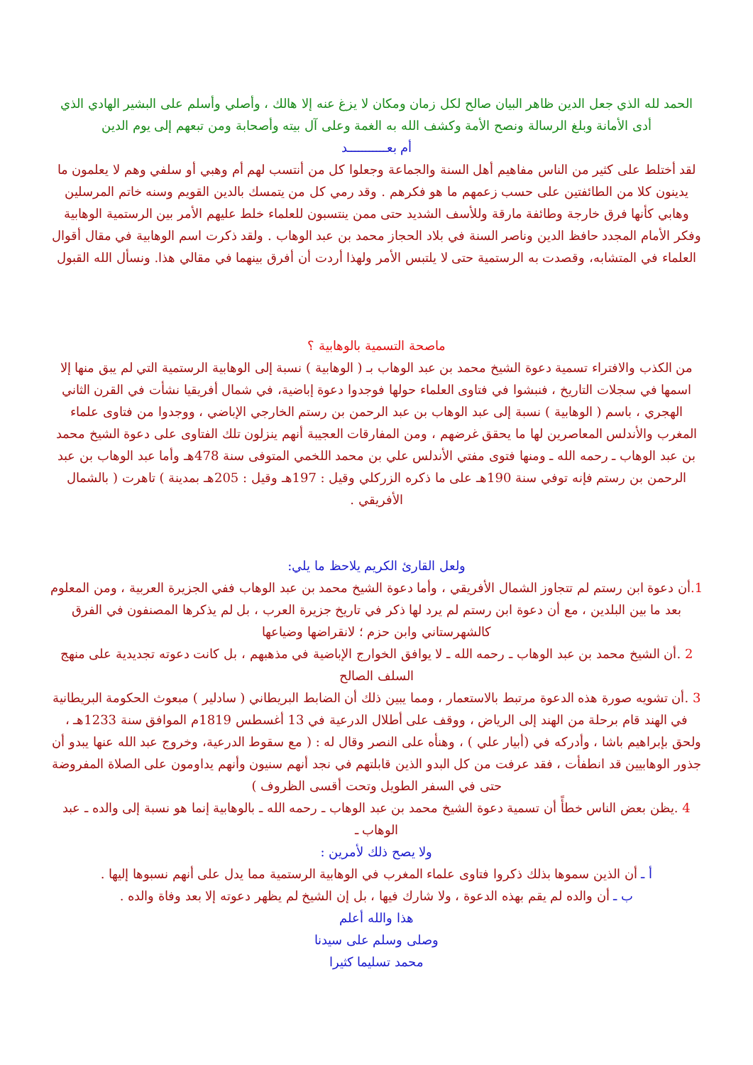الحمد لله الذي جعل الدين ظاهر البيان صالح لكل زمان ومكان لا يزغ عنه إلا هالك ، وأصلي وأسلم على البشير الهادي الذي أدى الأمانة وبلغ الرسالة ونصح الأمة وكشف الله به الغمة وعلى آل بيته وأصحابة ومن تبعهم إلى يوم الدين
أم بعـــــــــــد
لقد أختلط على كثير من الناس مفاهيم أهل السنة والجماعة وجعلوا كل من أنتسب لهم أم وهبي أو سلفي وهم لا يعلمون ما يدينون كلا من الطائفتين على حسب زعمهم ما هو فكرهم . وقد رمي كل من يتمسك بالدين القويم وسنه خاتم المرسلين وهابي كأنها فرق خارجة وطائفة مارقة وللأسف الشديد حتى ممن ينتسبون للعلماء خلط عليهم الأمر بين الرستمية الوهابية وفكر الأمام المجدد حافظ الدين وناصر السنة في بلاد الحجاز محمد بن عبد الوهاب . ولقد ذكرت اسم الوهابية في مقال أقوال العلماء في المتشابه، وقصدت به الرستمية حتى لا يلتبس الأمر ولهذا أردت أن أفرق بينهما في مقالي هذا. ونسأل الله القبول
ماصحة التسمية بالوهابية ؟
من الكذب والافتراء تسمية دعوة الشيخ محمد بن عبد الوهاب بـ ( الوهابية ) نسبة إلى الوهابية الرستمية التي لم يبق منها إلا اسمها في سجلات التاريخ ، فنبشوا في فتاوى العلماء حولها فوجدوا دعوة إباضية، في شمال أفريقيا نشأت في القرن الثاني الهجري ، باسم ( الوهابية ) نسبة إلى عبد الوهاب بن عبد الرحمن بن رستم الخارجي الإباضي ، ووجدوا من فتاوى علماء المغرب والأندلس المعاصرين لها ما يحقق غرضهم ، ومن المفارقات العجيبة أنهم ينزلون تلك الفتاوى على دعوة الشيخ محمد بن عبد الوهاب ـ رحمه الله ـ ومنها فتوى مفتي الأندلس علي بن محمد اللخمي المتوفى سنة 478هـ وأما عبد الوهاب بن عبد الرحمن بن رستم فإنه توفي سنة 190هـ على ما ذكره الزركلي وقيل : 197هـ وقيل : 205هـ بمدينة ) تاهرت ( بالشمال الأفريقي .
ولعل القارئ الكريم يلاحظ ما يلي:
1. أن دعوة ابن رستم لم تتجاوز الشمال الأفريقي ، وأما دعوة الشيخ محمد بن عبد الوهاب ففي الجزيرة العربية ، ومن المعلوم بعد ما بين البلدين ، مع أن دعوة ابن رستم لم يرد لها ذكر في تاريخ جزيرة العرب ، بل لم يذكرها المصنفون في الفرق كالشهرستاني وابن حزم ؛ لانقراضها وضياعها
2 .أن الشيخ محمد بن عبد الوهاب ـ رحمه الله ـ لا يوافق الخوارج الإباضية في مذهبهم ، بل كانت دعوته تجديدية على منهج السلف الصالح
3 .أن تشويه صورة هذه الدعوة مرتبط بالاستعمار ، ومما يبين ذلك أن الضابط البريطاني ( سادلير ) مبعوث الحكومة البريطانية في الهند قام برحلة من الهند إلى الرياض ، ووقف على أطلال الدرعية في 13 أغسطس 1819م الموافق سنة 1233هـ ، ولحق بإبراهيم باشا ، وأدركه في (أبيار علي ) ، وهنأه على النصر وقال له : ( مع سقوط الدرعية، وخروج عبد الله عنها يبدو أن جذور الوهابيين قد انطفأت ، فقد عرفت من كل البدو الذين قابلتهم في نجد أنهم سنيون وأنهم يداومون على الصلاة المفروضة حتى في السفر الطويل وتحت أقسى الظروف )
4 .يظن بعض الناس خطأً أن تسمية دعوة الشيخ محمد بن عبد الوهاب ـ رحمه الله ـ بالوهابية إنما هو نسبة إلى والده ـ عبد الوهاب ـ
ولا يصح ذلك لأمرين :
أ ـ أن الذين سموها بذلك ذكروا فتاوى علماء المغرب في الوهابية الرستمية مما يدل على أنهم نسبوها إليها .
ب ـ أن والده لم يقم بهذه الدعوة ، ولا شارك فيها ، بل إن الشيخ لم يظهر دعوته إلا بعد وفاة والده .
هذا والله أعلم
وصلى وسلم على سيدنا
محمد تسليما كثيرا